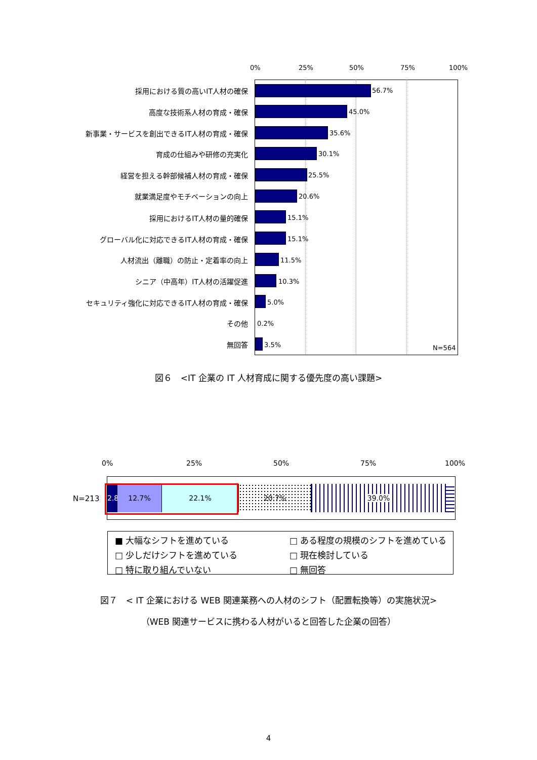0% 25% 50% 75% 100%
採用における質の高いIT人材の確保 56.7%
高度な技術系人材の育成・確保 45.0%
新事業・サービスを創出できるIT人材の育成・確保 35.6%
育成の仕組みや研修の充実化 30.1%
経営を担える幹部候補人材の育成・確保 25.5%
就業満足度やモチベーションの向上 20.6%
採用におけるIT人材の量的確保 15.1%
グローバル化に対応できるIT人材の育成・確保 15.1%
人材流出（離職）の防止・定着率の向上 11.5%
シニア（中高年）IT人材の活躍促進 10.3%
セキュリティ強化に対応できるIT人材の育成・確保 5.0%
その他 0.2%
無回答 3.5% N=564
図６　<IT 企業の IT 人材育成に関する優先度の高い課題>
0% 25% 50% 75% 100%
N=213
2.8%
12.7% 22.1% 20.7% 39.0%
■ 大幅なシフトを進めている
□ ある程度の規模のシフトを進めている
□ 少しだけシフトを進めている
□ 現在検討している
□ 特に取り組んでいない
□ 無回答
図７　< IT 企業における WEB 関連業務への人材のシフト（配置転換等）の実施状況>
（WEB 関連サービスに携わる人材がいると回答した企業の回答）
4